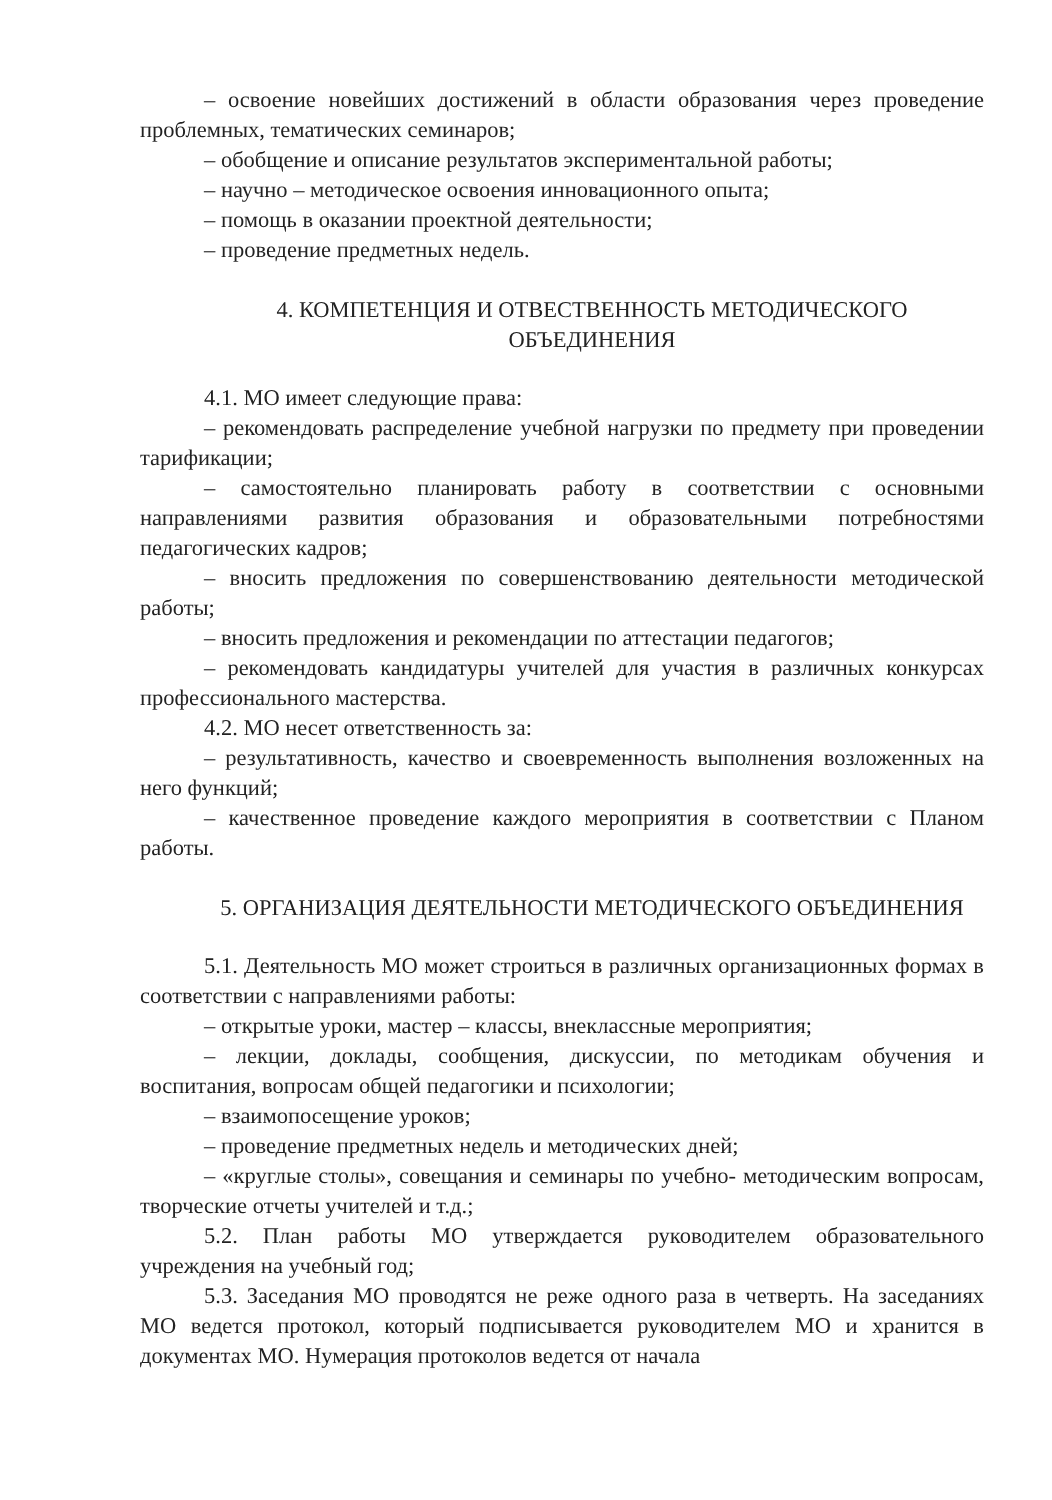– освоение новейших достижений в области образования через проведение проблемных, тематических семинаров;
– обобщение и описание результатов экспериментальной работы;
– научно – методическое освоения инновационного опыта;
– помощь в оказании проектной деятельности;
– проведение предметных недель.
4. КОМПЕТЕНЦИЯ И ОТВЕСТВЕННОСТЬ МЕТОДИЧЕСКОГО ОБЪЕДИНЕНИЯ
4.1. МО имеет следующие права:
– рекомендовать распределение учебной нагрузки по предмету при проведении тарификации;
– самостоятельно планировать работу в соответствии с основными направлениями развития образования и образовательными потребностями педагогических кадров;
– вносить предложения по совершенствованию деятельности методической работы;
– вносить предложения и рекомендации по аттестации педагогов;
– рекомендовать кандидатуры учителей для участия в различных конкурсах профессионального мастерства.
4.2. МО несет ответственность за:
– результативность, качество и своевременность выполнения возложенных на него функций;
– качественное проведение каждого мероприятия в соответствии с Планом работы.
5. ОРГАНИЗАЦИЯ ДЕЯТЕЛЬНОСТИ МЕТОДИЧЕСКОГО ОБЪЕДИНЕНИЯ
5.1. Деятельность МО может строиться в различных организационных формах в соответствии с направлениями работы:
– открытые уроки, мастер – классы, внеклассные мероприятия;
– лекции, доклады, сообщения, дискуссии, по методикам обучения и воспитания, вопросам общей педагогики и психологии;
– взаимопосещение уроков;
– проведение предметных недель и методических дней;
– «круглые столы», совещания и семинары по учебно- методическим вопросам, творческие отчеты учителей и т.д.;
5.2. План работы МО утверждается руководителем образовательного учреждения на учебный год;
5.3. Заседания МО проводятся не реже одного раза в четверть. На заседаниях МО ведется протокол, который подписывается руководителем МО и хранится в документах МО. Нумерация протоколов ведется от начала